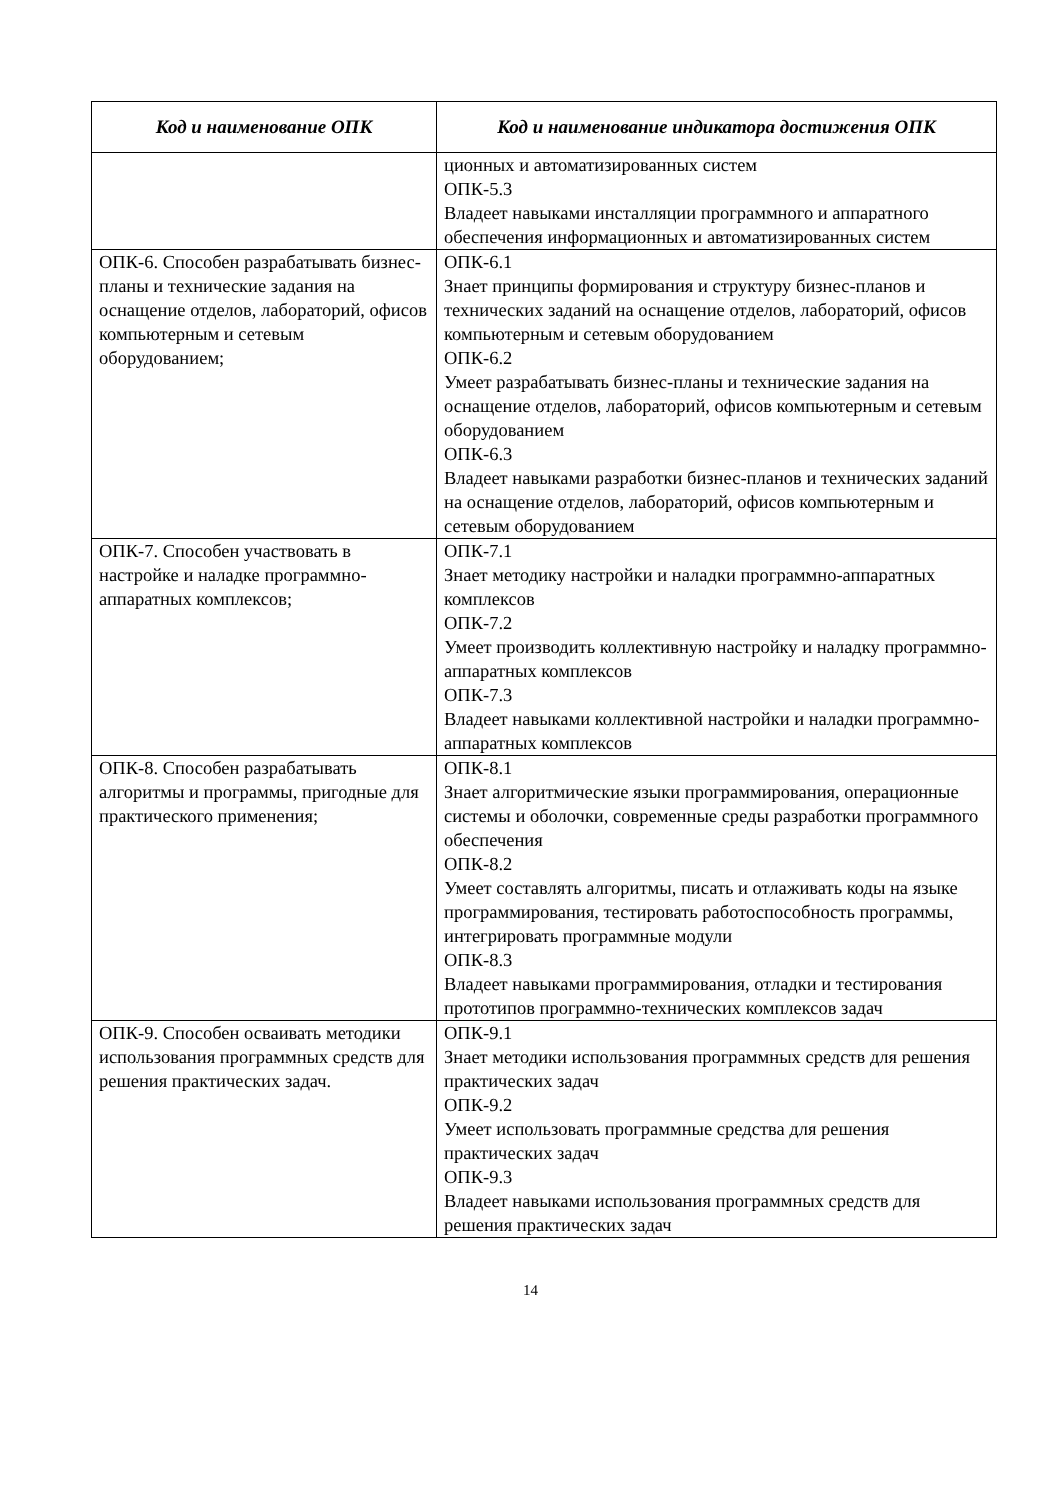| Код и наименование ОПК | Код и наименование индикатора достижения ОПК |
| --- | --- |
| | ционных и автоматизированных систем ОПК-5.3 Владеет навыками инсталляции программного и аппаратного обеспечения информационных и автоматизированных систем |
| ОПК-6. Способен разрабатывать бизнес-планы и технические задания на оснащение отделов, лабораторий, офисов компьютерным и сетевым оборудованием; | ОПК-6.1 Знает принципы формирования и структуру бизнес-планов и технических заданий на оснащение отделов, лабораторий, офисов компьютерным и сетевым оборудованием ОПК-6.2 Умеет разрабатывать бизнес-планы и технические задания на оснащение отделов, лабораторий, офисов компьютерным и сетевым оборудованием ОПК-6.3 Владеет навыками разработки бизнес-планов и технических заданий на оснащение отделов, лабораторий, офисов компьютерным и сетевым оборудованием |
| ОПК-7. Способен участвовать в настройке и наладке программно-аппаратных комплексов; | ОПК-7.1 Знает методику настройки и наладки программно-аппаратных комплексов ОПК-7.2 Умеет производить коллективную настройку и наладку программно-аппаратных комплексов ОПК-7.3 Владеет навыками коллективной настройки и наладки программно-аппаратных комплексов |
| ОПК-8. Способен разрабатывать алгоритмы и программы, пригодные для практического применения; | ОПК-8.1 Знает алгоритмические языки программирования, операционные системы и оболочки, современные среды разработки программного обеспечения ОПК-8.2 Умеет составлять алгоритмы, писать и отлаживать коды на языке программирования, тестировать работоспособность программы, интегрировать программные модули ОПК-8.3 Владеет навыками программирования, отладки и тестирования прототипов программно-технических комплексов задач |
| ОПК-9. Способен осваивать методики использования программных средств для решения практических задач. | ОПК-9.1 Знает методики использования программных средств для решения практических задач ОПК-9.2 Умеет использовать программные средства для решения практических задач ОПК-9.3 Владеет навыками использования программных средств для решения практических задач |
14